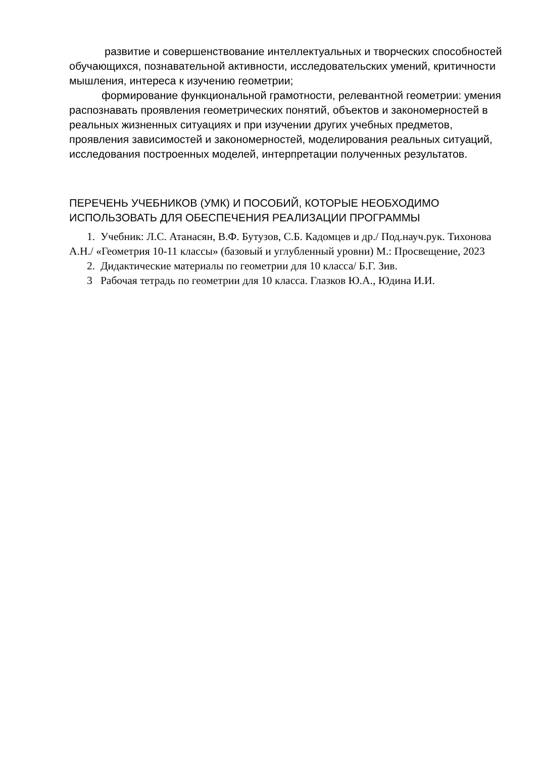развитие и совершенствование интеллектуальных и творческих способностей обучающихся, познавательной активности, исследовательских умений, критичности мышления, интереса к изучению геометрии;
формирование функциональной грамотности, релевантной геометрии: умения распознавать проявления геометрических понятий, объектов и закономерностей в реальных жизненных ситуациях и при изучении других учебных предметов, проявления зависимостей и закономерностей, моделирования реальных ситуаций, исследования построенных моделей, интерпретации полученных результатов.
ПЕРЕЧЕНЬ УЧЕБНИКОВ (УМК) И ПОСОБИЙ, КОТОРЫЕ НЕОБХОДИМО ИСПОЛЬЗОВАТЬ ДЛЯ ОБЕСПЕЧЕНИЯ РЕАЛИЗАЦИИ ПРОГРАММЫ
1. Учебник: Л.С. Атанасян, В.Ф. Бутузов, С.Б. Кадомцев и др./ Под.науч.рук. Тихонова А.Н./ «Геометрия 10-11 классы» (базовый и углубленный уровни) М.: Просвещение, 2023
2. Дидактические материалы по геометрии для 10 класса/ Б.Г. Зив.
3 Рабочая тетрадь по геометрии для 10 класса. Глазков Ю.А., Юдина И.И.